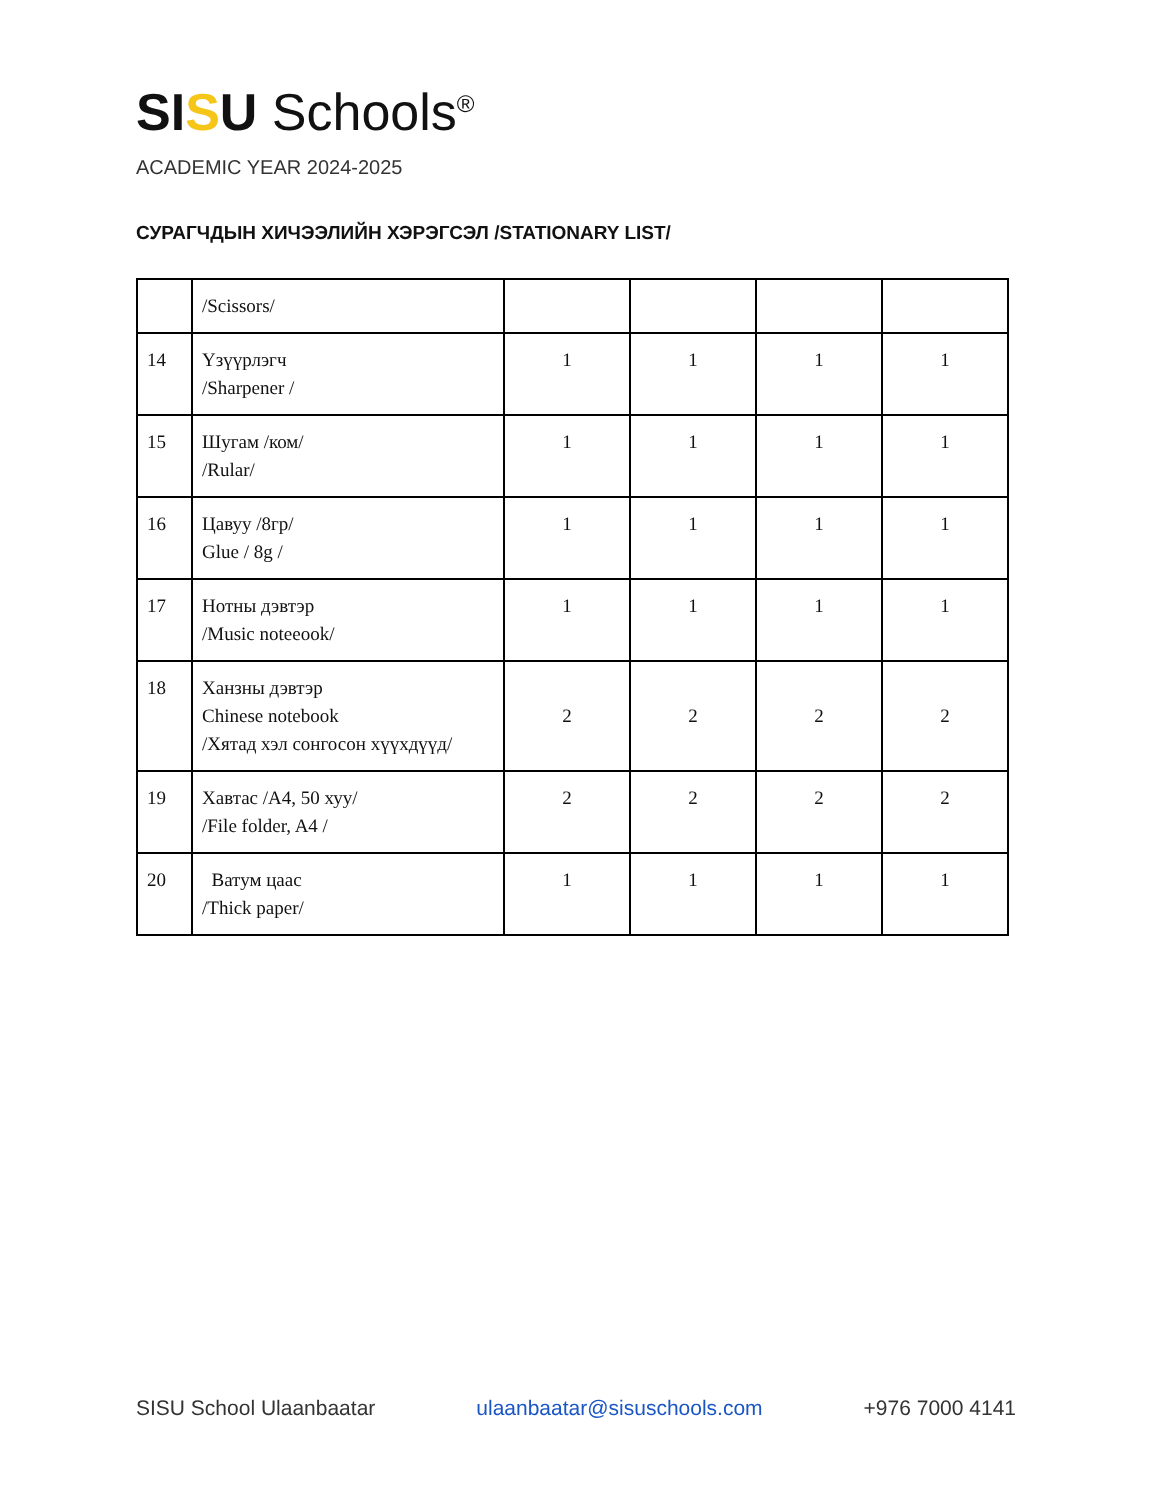SI SU Schools<sup>®</sup>
ACADEMIC YEAR 2024-2025
СУРАГЧДЫН ХИЧЭЭЛИЙН ХЭРЭГСЭЛ /STATIONARY LIST/
| | /Scissors/ | | | | |
| 14 | Үзүүрлэгч /Sharpener / | 1 | 1 | 1 | 1 |
| 15 | Шугам /ком/ /Rular/ | 1 | 1 | 1 | 1 |
| 16 | Цавуу /8гр/ Glue / 8g / | 1 | 1 | 1 | 1 |
| 17 | Нотны дэвтэр /Music noteeook/ | 1 | 1 | 1 | 1 |
| 18 | Ханзны дэвтэр Chinese notebook /Хятад хэл сонгосон хүүхдүүд/ | 2 | 2 | 2 | 2 |
| 19 | Хавтас /A4, 50 хуу/ /File folder, A4 / | 2 | 2 | 2 | 2 |
| 20 | Ватум цаас /Thick paper/ | 1 | 1 | 1 | 1 |
SISU School Ulaanbaatar ulaanbaatar@sisuschools.com +976 7000 4141